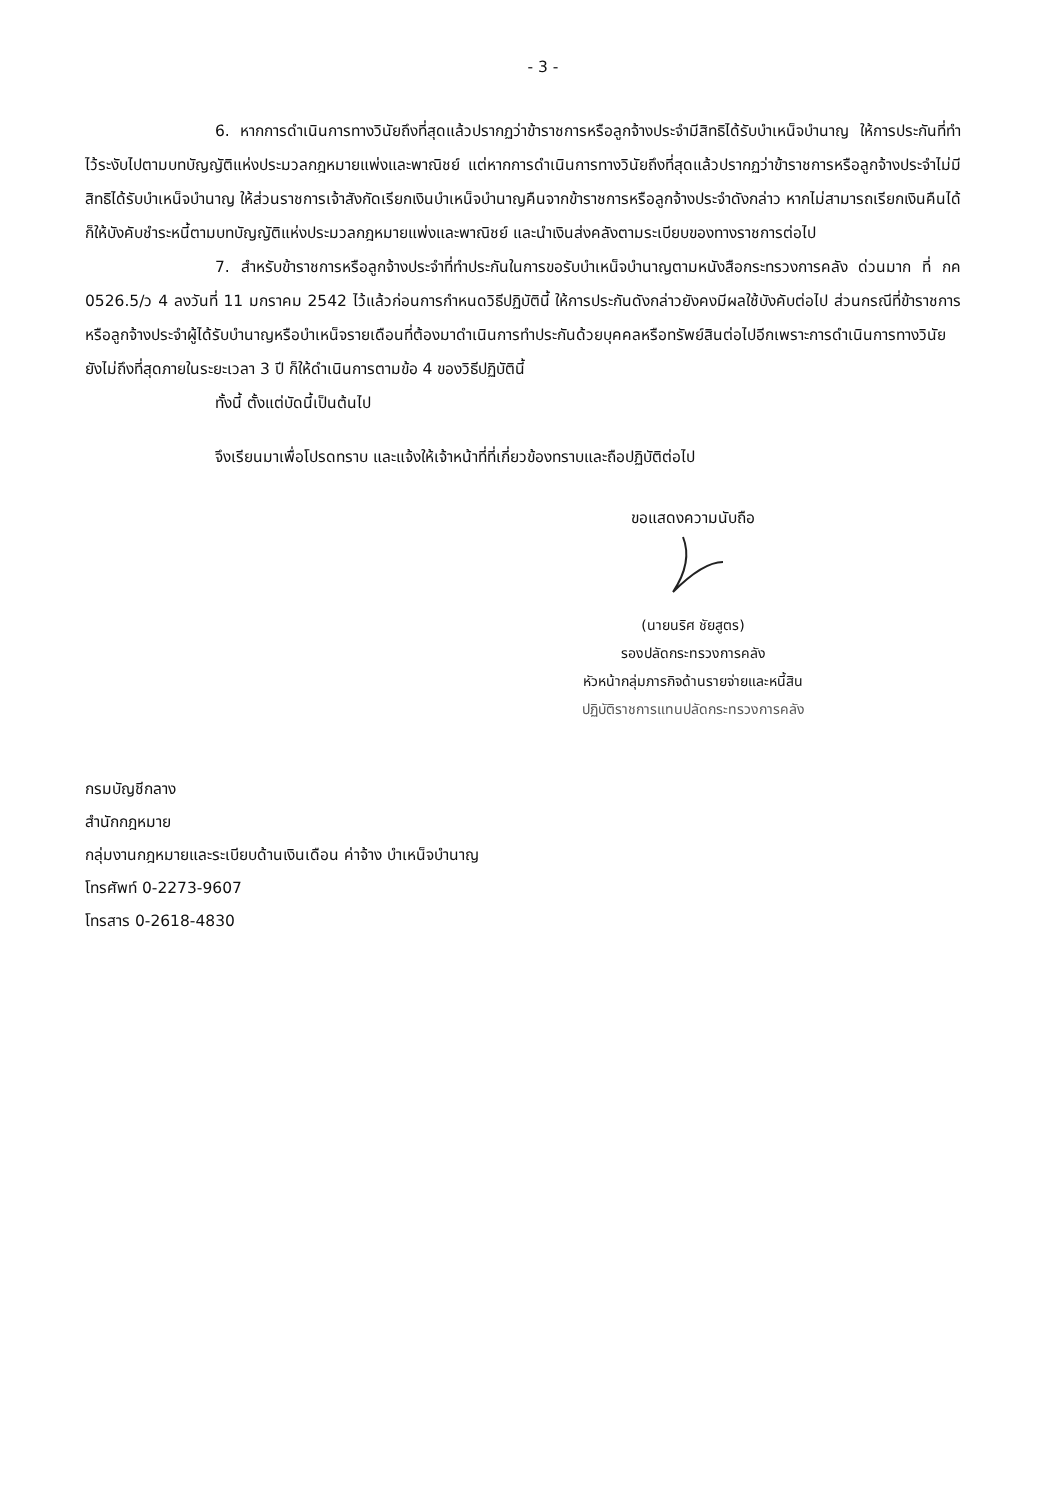- 3 -
6. หากการดำเนินการทางวินัยถึงที่สุดแล้วปรากฏว่าข้าราชการหรือลูกจ้างประจำมีสิทธิได้รับบำเหน็จบำนาญ ให้การประกันที่ทำไว้ระงับไปตามบทบัญญัติแห่งประมวลกฎหมายแพ่งและพาณิชย์ แต่หากการดำเนินการทางวินัยถึงที่สุดแล้วปรากฏว่าข้าราชการหรือลูกจ้างประจำไม่มีสิทธิได้รับบำเหน็จบำนาญ ให้ส่วนราชการเจ้าสังกัดเรียกเงินบำเหน็จบำนาญคืนจากข้าราชการหรือลูกจ้างประจำดังกล่าว หากไม่สามารถเรียกเงินคืนได้ก็ให้บังคับชำระหนี้ตามบทบัญญัติแห่งประมวลกฎหมายแพ่งและพาณิชย์ และนำเงินส่งคลังตามระเบียบของทางราชการต่อไป
7. สำหรับข้าราชการหรือลูกจ้างประจำที่ทำประกันในการขอรับบำเหน็จบำนาญตามหนังสือกระทรวงการคลัง ด่วนมาก ที่ กค 0526.5/ว 4 ลงวันที่ 11 มกราคม 2542 ไว้แล้วก่อนการกำหนดวิธีปฏิบัตินี้ ให้การประกันดังกล่าวยังคงมีผลใช้บังคับต่อไป ส่วนกรณีที่ข้าราชการหรือลูกจ้างประจำผู้ได้รับบำนาญหรือบำเหน็จรายเดือนที่ต้องมาดำเนินการทำประกันด้วยบุคคลหรือทรัพย์สินต่อไปอีกเพราะการดำเนินการทางวินัยยังไม่ถึงที่สุดภายในระยะเวลา 3 ปี ก็ให้ดำเนินการตามข้อ 4 ของวิธีปฏิบัตินี้
ทั้งนี้ ตั้งแต่บัดนี้เป็นต้นไป
จึงเรียนมาเพื่อโปรดทราบ และแจ้งให้เจ้าหน้าที่ที่เกี่ยวข้องทราบและถือปฏิบัติต่อไป
ขอแสดงความนับถือ
(นายนริศ ชัยสูตร)
รองปลัดกระทรวงการคลัง
หัวหน้ากลุ่มภารกิจด้านรายจ่ายและหนี้สิน
ปฏิบัติราชการแทนปลัดกระทรวงการคลัง
กรมบัญชีกลาง
สำนักกฎหมาย
กลุ่มงานกฎหมายและระเบียบด้านเงินเดือน ค่าจ้าง บำเหน็จบำนาญ
โทรศัพท์ 0-2273-9607
โทรสาร 0-2618-4830